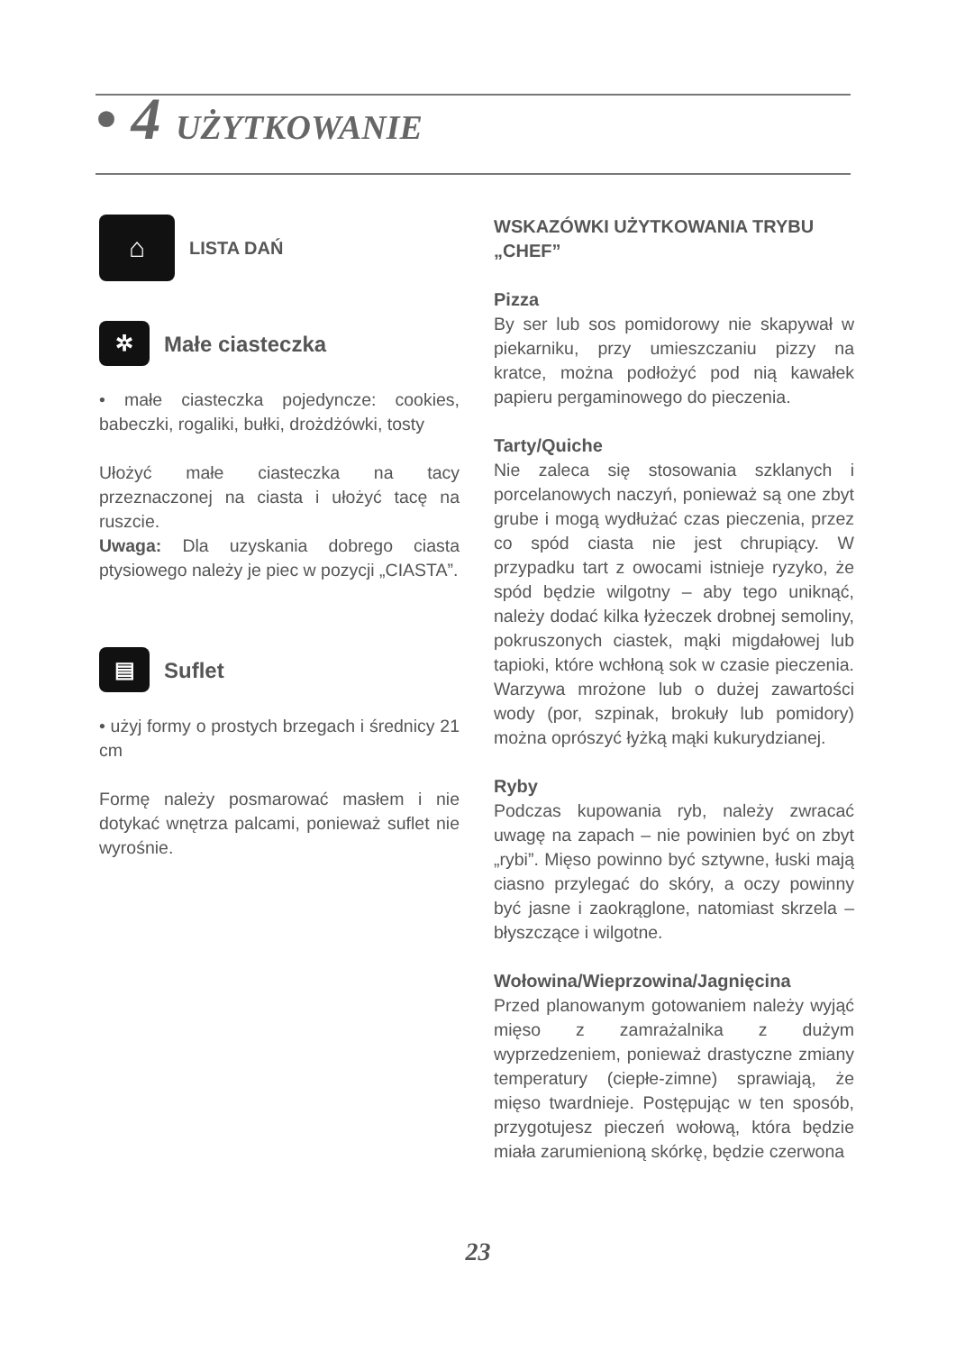• 4 UŻYTKOWANIE
⌂ LISTA DAŃ
✲ Małe ciasteczka
• małe ciasteczka pojedyncze: cookies, babeczki, rogaliki, bułki, drożdżówki, tosty
Ułożyć małe ciasteczka na tacy przeznaczonej na ciasta i ułożyć tacę na ruszcie.
Uwaga: Dla uzyskania dobrego ciasta ptysiowego należy je piec w pozycji „CIASTA”.
▤ Suflet
• użyj formy o prostych brzegach i średnicy 21 cm
Formę należy posmarować masłem i nie dotykać wnętrza palcami, ponieważ suflet nie wyrośnie.
WSKAZÓWKI UŻYTKOWANIA TRYBU „CHEF”
Pizza
By ser lub sos pomidorowy nie skapywał w piekarniku, przy umieszczaniu pizzy na kratce, można podłożyć pod nią kawałek papieru pergaminowego do pieczenia.
Tarty/Quiche
Nie zaleca się stosowania szklanych i porcelanowych naczyń, ponieważ są one zbyt grube i mogą wydłużać czas pieczenia, przez co spód ciasta nie jest chrupiący. W przypadku tart z owocami istnieje ryzyko, że spód będzie wilgotny – aby tego uniknąć, należy dodać kilka łyżeczek drobnej semoliny, pokruszonych ciastek, mąki migdałowej lub tapioki, które wchłoną sok w czasie pieczenia. Warzywa mrożone lub o dużej zawartości wody (por, szpinak, brokuły lub pomidory) można oprószyć łyżką mąki kukurydzianej.
Ryby
Podczas kupowania ryb, należy zwracać uwagę na zapach – nie powinien być on zbyt „rybi”. Mięso powinno być sztywne, łuski mają ciasno przylegać do skóry, a oczy powinny być jasne i zaokrąglone, natomiast skrzela – błyszczące i wilgotne.
Wołowina/Wieprzowina/Jagnięcina
Przed planowanym gotowaniem należy wyjąć mięso z zamrażalnika z dużym wyprzedzeniem, ponieważ drastyczne zmiany temperatury (ciepłe-zimne) sprawiają, że mięso twardnieje. Postępując w ten sposób, przygotujesz pieczeń wołową, która będzie miała zarumienioną skórkę, będzie czerwona
23